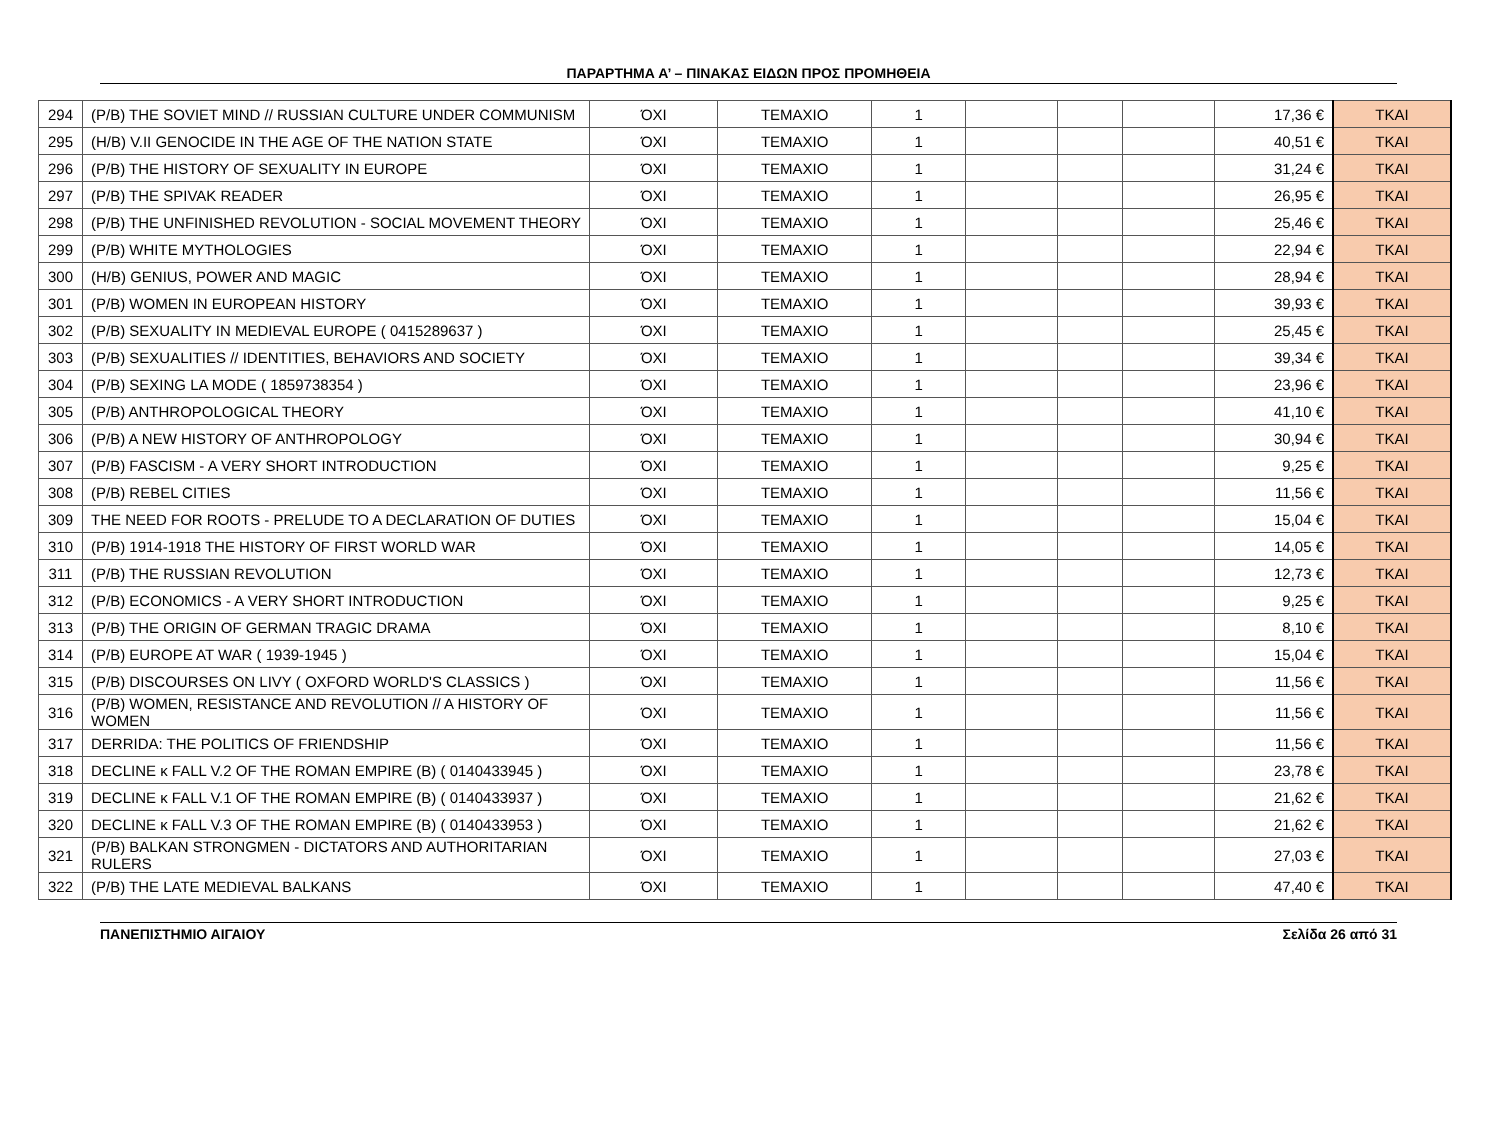ΠΑΡΑΡΤΗΜΑ Α’ – ΠΙΝΑΚΑΣ ΕΙΔΩΝ ΠΡΟΣ ΠΡΟΜΗΘΕΙΑ
| 294 | (P/B) THE SOVIET MIND // RUSSIAN CULTURE UNDER COMMUNISM | ΌΧΙ | ΤΕΜΑΧΙΟ | 1 | | | | 17,36 € | ΤΚΑΙ |
| 295 | (H/B) V.II GENOCIDE IN THE AGE OF THE NATION STATE | ΌΧΙ | ΤΕΜΑΧΙΟ | 1 | | | | 40,51 € | ΤΚΑΙ |
| 296 | (P/B) THE HISTORY OF SEXUALITY IN EUROPE | ΌΧΙ | ΤΕΜΑΧΙΟ | 1 | | | | 31,24 € | ΤΚΑΙ |
| 297 | (P/B) THE SPIVAK READER | ΌΧΙ | ΤΕΜΑΧΙΟ | 1 | | | | 26,95 € | ΤΚΑΙ |
| 298 | (P/B) THE UNFINISHED REVOLUTION - SOCIAL MOVEMENT THEORY | ΌΧΙ | ΤΕΜΑΧΙΟ | 1 | | | | 25,46 € | ΤΚΑΙ |
| 299 | (P/B) WHITE MYTHOLOGIES | ΌΧΙ | ΤΕΜΑΧΙΟ | 1 | | | | 22,94 € | ΤΚΑΙ |
| 300 | (H/B) GENIUS, POWER AND MAGIC | ΌΧΙ | ΤΕΜΑΧΙΟ | 1 | | | | 28,94 € | ΤΚΑΙ |
| 301 | (P/B) WOMEN IN EUROPEAN HISTORY | ΌΧΙ | ΤΕΜΑΧΙΟ | 1 | | | | 39,93 € | ΤΚΑΙ |
| 302 | (P/B) SEXUALITY IN MEDIEVAL EUROPE ( 0415289637 ) | ΌΧΙ | ΤΕΜΑΧΙΟ | 1 | | | | 25,45 € | ΤΚΑΙ |
| 303 | (P/B) SEXUALITIES // IDENTITIES, BEHAVIORS AND SOCIETY | ΌΧΙ | ΤΕΜΑΧΙΟ | 1 | | | | 39,34 € | ΤΚΑΙ |
| 304 | (P/B) SEXING LA MODE ( 1859738354 ) | ΌΧΙ | ΤΕΜΑΧΙΟ | 1 | | | | 23,96 € | ΤΚΑΙ |
| 305 | (P/B) ANTHROPOLOGICAL THEORY | ΌΧΙ | ΤΕΜΑΧΙΟ | 1 | | | | 41,10 € | ΤΚΑΙ |
| 306 | (P/B) A NEW HISTORY OF ANTHROPOLOGY | ΌΧΙ | ΤΕΜΑΧΙΟ | 1 | | | | 30,94 € | ΤΚΑΙ |
| 307 | (P/B) FASCISM - A VERY SHORT INTRODUCTION | ΌΧΙ | ΤΕΜΑΧΙΟ | 1 | | | | 9,25 € | ΤΚΑΙ |
| 308 | (P/B) REBEL CITIES | ΌΧΙ | ΤΕΜΑΧΙΟ | 1 | | | | 11,56 € | ΤΚΑΙ |
| 309 | THE NEED FOR ROOTS - PRELUDE TO A DECLARATION OF DUTIES | ΌΧΙ | ΤΕΜΑΧΙΟ | 1 | | | | 15,04 € | ΤΚΑΙ |
| 310 | (P/B) 1914-1918 THE HISTORY OF FIRST WORLD WAR | ΌΧΙ | ΤΕΜΑΧΙΟ | 1 | | | | 14,05 € | ΤΚΑΙ |
| 311 | (P/B) THE RUSSIAN REVOLUTION | ΌΧΙ | ΤΕΜΑΧΙΟ | 1 | | | | 12,73 € | ΤΚΑΙ |
| 312 | (P/B) ECONOMICS - A VERY SHORT INTRODUCTION | ΌΧΙ | ΤΕΜΑΧΙΟ | 1 | | | | 9,25 € | ΤΚΑΙ |
| 313 | (P/B) THE ORIGIN OF GERMAN TRAGIC DRAMA | ΌΧΙ | ΤΕΜΑΧΙΟ | 1 | | | | 8,10 € | ΤΚΑΙ |
| 314 | (P/B) EUROPE AT WAR ( 1939-1945 ) | ΌΧΙ | ΤΕΜΑΧΙΟ | 1 | | | | 15,04 € | ΤΚΑΙ |
| 315 | (P/B) DISCOURSES ON LIVY ( OXFORD WORLD'S CLASSICS ) | ΌΧΙ | ΤΕΜΑΧΙΟ | 1 | | | | 11,56 € | ΤΚΑΙ |
| 316 | (P/B) WOMEN, RESISTANCE AND REVOLUTION // A HISTORY OF WOMEN | ΌΧΙ | ΤΕΜΑΧΙΟ | 1 | | | | 11,56 € | ΤΚΑΙ |
| 317 | DERRIDA: THE POLITICS OF FRIENDSHIP | ΌΧΙ | ΤΕΜΑΧΙΟ | 1 | | | | 11,56 € | ΤΚΑΙ |
| 318 | DECLINE κ FALL V.2 OF THE ROMAN EMPIRE (B) ( 0140433945 ) | ΌΧΙ | ΤΕΜΑΧΙΟ | 1 | | | | 23,78 € | ΤΚΑΙ |
| 319 | DECLINE κ FALL V.1 OF THE ROMAN EMPIRE (B) ( 0140433937 ) | ΌΧΙ | ΤΕΜΑΧΙΟ | 1 | | | | 21,62 € | ΤΚΑΙ |
| 320 | DECLINE κ FALL V.3 OF THE ROMAN EMPIRE (B) ( 0140433953 ) | ΌΧΙ | ΤΕΜΑΧΙΟ | 1 | | | | 21,62 € | ΤΚΑΙ |
| 321 | (P/B) BALKAN STRONGMEN - DICTATORS AND AUTHORITARIAN RULERS | ΌΧΙ | ΤΕΜΑΧΙΟ | 1 | | | | 27,03 € | ΤΚΑΙ |
| 322 | (P/B) THE LATE MEDIEVAL BALKANS | ΌΧΙ | ΤΕΜΑΧΙΟ | 1 | | | | 47,40 € | ΤΚΑΙ |
ΠΑΝΕΠΙΣΤΗΜΙΟ ΑΙΓΑΙΟΥ Σελίδα 26 από 31